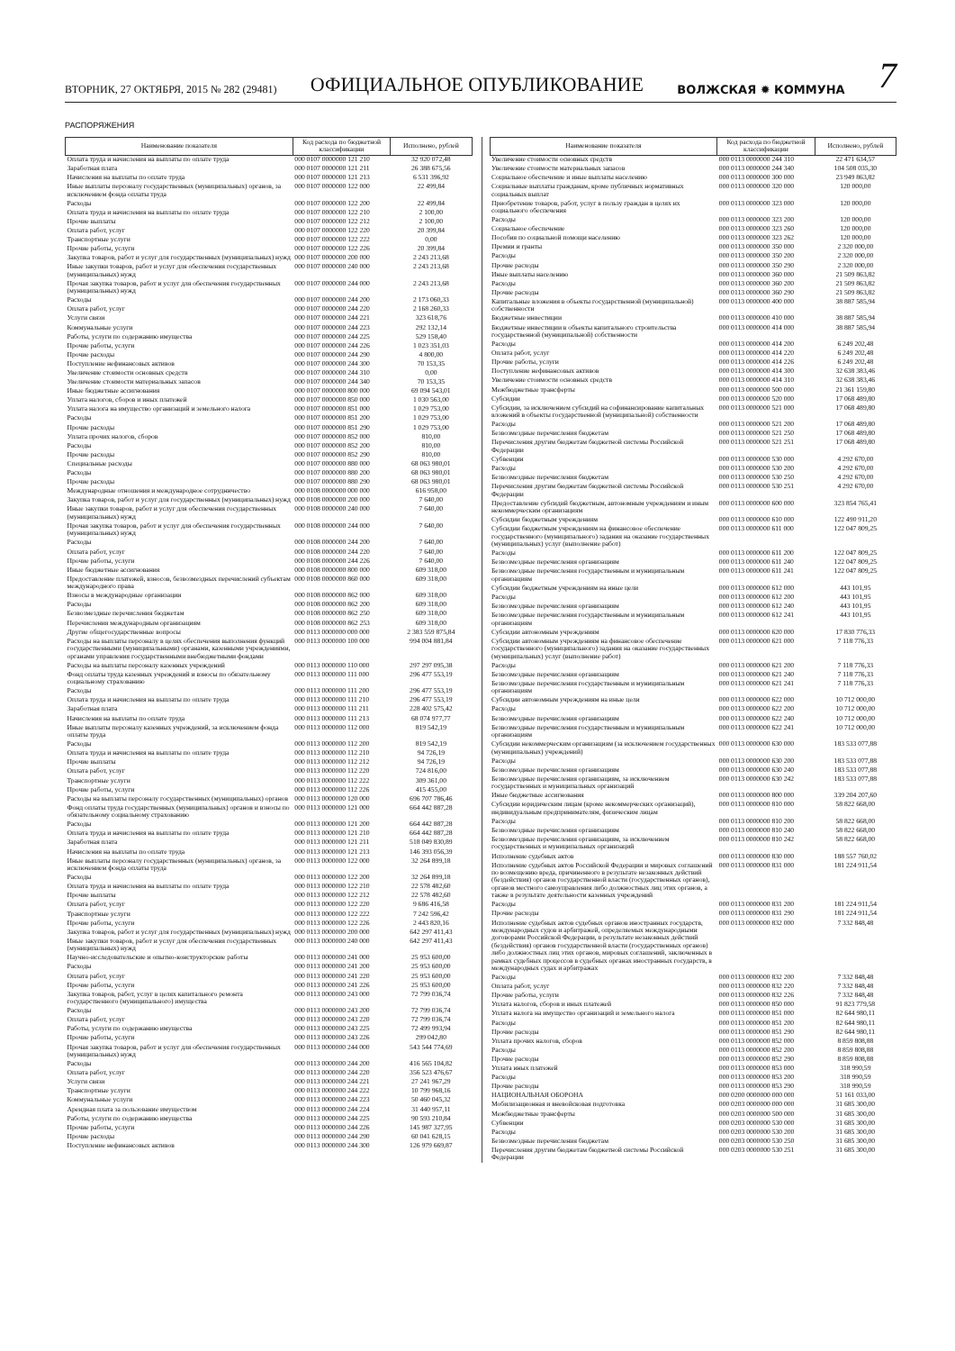ВТОРНИК, 27 ОКТЯБРЯ, 2015 № 282 (29481) ОФИЦИАЛЬНОЕ ОПУБЛИКОВАНИЕ ВОЛЖСКАЯ ✹ КОММУНА 7
РАСПОРЯЖЕНИЯ
| Наименование показателя | Код расхода по бюджетной классификации | Исполнено, рублей |
| --- | --- | --- |
| Оплата труда и начисления на выплаты по оплате труда | 000 0107 0000000 121 210 | 32 920 072,48 |
| Заработная плата | 000 0107 0000000 121 211 | 26 388 675,56 |
| Начисления на выплаты по оплате труда | 000 0107 0000000 121 213 | 6 531 396,92 |
| Иные выплаты персоналу государственных (муниципальных) органов, за исключением фонда оплаты труда | 000 0107 0000000 122 000 | 22 499,84 |
| Расходы | 000 0107 0000000 122 200 | 22 499,84 |
| Оплата труда и начисления на выплаты по оплате труда | 000 0107 0000000 122 210 | 2 100,00 |
| Прочие выплаты | 000 0107 0000000 122 212 | 2 100,00 |
| Оплата работ, услуг | 000 0107 0000000 122 220 | 20 399,84 |
| Транспортные услуги | 000 0107 0000000 122 222 | 0,00 |
| Прочие работы, услуги | 000 0107 0000000 122 226 | 20 399,84 |
| Закупка товаров, работ и услуг для государственных (муниципальных) нужд | 000 0107 0000000 200 000 | 2 243 213,68 |
| Иные закупки товаров, работ и услуг для обеспечения государственных (муниципальных) нужд | 000 0107 0000000 240 000 | 2 243 213,68 |
| Прочая закупка товаров, работ и услуг для обеспечения государственных (муниципальных) нужд | 000 0107 0000000 244 000 | 2 243 213,68 |
| Расходы | 000 0107 0000000 244 200 | 2 173 060,33 |
| Оплата работ, услуг | 000 0107 0000000 244 220 | 2 168 260,33 |
| Услуги связи | 000 0107 0000000 244 221 | 323 618,76 |
| Коммунальные услуги | 000 0107 0000000 244 223 | 292 132,14 |
| Работы, услуги по содержанию имущества | 000 0107 0000000 244 225 | 529 158,40 |
| Прочие работы, услуги | 000 0107 0000000 244 226 | 1 023 351,03 |
| Прочие расходы | 000 0107 0000000 244 290 | 4 800,00 |
| Поступление нефинансовых активов | 000 0107 0000000 244 300 | 70 153,35 |
| Увеличение стоимости основных средств | 000 0107 0000000 244 310 | 0,00 |
| Увеличение стоимости материальных запасов | 000 0107 0000000 244 340 | 70 153,35 |
| Иные бюджетные ассигнования | 000 0107 0000000 800 000 | 69 094 543,01 |
| Уплата налогов, сборов и иных платежей | 000 0107 0000000 850 000 | 1 030 563,00 |
| Уплата налога на имущество организаций и земельного налога | 000 0107 0000000 851 000 | 1 029 753,00 |
| Расходы | 000 0107 0000000 851 200 | 1 029 753,00 |
| Прочие расходы | 000 0107 0000000 851 290 | 1 029 753,00 |
| Уплата прочих налогов, сборов | 000 0107 0000000 852 000 | 810,00 |
| Расходы | 000 0107 0000000 852 200 | 810,00 |
| Прочие расходы | 000 0107 0000000 852 290 | 810,00 |
| Специальные расходы | 000 0107 0000000 880 000 | 68 063 980,01 |
| Расходы | 000 0107 0000000 880 200 | 68 063 980,01 |
| Прочие расходы | 000 0107 0000000 880 290 | 68 063 980,01 |
| Международные отношения и международное сотрудничество | 000 0108 0000000 000 000 | 616 958,00 |
| Закупка товаров, работ и услуг для государственных (муниципальных) нужд | 000 0108 0000000 200 000 | 7 640,00 |
| Иные закупки товаров, работ и услуг для обеспечения государственных (муниципальных) нужд | 000 0108 0000000 240 000 | 7 640,00 |
| Прочая закупка товаров, работ и услуг для обеспечения государственных (муниципальных) нужд | 000 0108 0000000 244 000 | 7 640,00 |
| Расходы | 000 0108 0000000 244 200 | 7 640,00 |
| Оплата работ, услуг | 000 0108 0000000 244 220 | 7 640,00 |
| Прочие работы, услуги | 000 0108 0000000 244 226 | 7 640,00 |
| Иные бюджетные ассигнования | 000 0108 0000000 800 000 | 609 318,00 |
| Предоставление платежей, взносов, безвозмездных перечислений субъектам международного права | 000 0108 0000000 860 000 | 609 318,00 |
| Взносы в международные организации | 000 0108 0000000 862 000 | 609 318,00 |
| Расходы | 000 0108 0000000 862 200 | 609 318,00 |
| Безвозмездные перечисления бюджетам | 000 0108 0000000 862 250 | 609 318,00 |
| Перечисления международным организациям | 000 0108 0000000 862 253 | 609 318,00 |
| Другие общегосударственные вопросы | 000 0113 0000000 000 000 | 2 383 559 875,84 |
| Расходы на выплаты персоналу в целях обеспечения выполнения функций государственными (муниципальными) органами, казенными учреждениями, органами управления государственными внебюджетными фондами | 000 0113 0000000 100 000 | 994 004 881,84 |
| Расходы на выплаты персоналу казенных учреждений | 000 0113 0000000 110 000 | 297 297 095,38 |
| Фонд оплаты труда казенных учреждений и взносы по обязательному социальному страхованию | 000 0113 0000000 111 000 | 296 477 553,19 |
| Расходы | 000 0113 0000000 111 200 | 296 477 553,19 |
| Оплата труда и начисления на выплаты по оплате труда | 000 0113 0000000 111 210 | 296 477 553,19 |
| Заработная плата | 000 0113 0000000 111 211 | 228 402 575,42 |
| Начисления на выплаты по оплате труда | 000 0113 0000000 111 213 | 68 074 977,77 |
| Иные выплаты персоналу казенных учреждений, за исключением фонда оплаты труда | 000 0113 0000000 112 000 | 819 542,19 |
| Расходы | 000 0113 0000000 112 200 | 819 542,19 |
| Оплата труда и начисления на выплаты по оплате труда | 000 0113 0000000 112 210 | 94 726,19 |
| Прочие выплаты | 000 0113 0000000 112 212 | 94 726,19 |
| Оплата работ, услуг | 000 0113 0000000 112 220 | 724 816,00 |
| Транспортные услуги | 000 0113 0000000 112 222 | 309 361,00 |
| Прочие работы, услуги | 000 0113 0000000 112 226 | 415 455,00 |
| Расходы на выплаты персоналу государственных (муниципальных) органов | 000 0113 0000000 120 000 | 696 707 786,46 |
| Фонд оплаты труда государственных (муниципальных) органов и взносы по обязательному социальному страхованию | 000 0113 0000000 121 000 | 664 442 887,28 |
| Расходы | 000 0113 0000000 121 200 | 664 442 887,28 |
| Оплата труда и начисления на выплаты по оплате труда | 000 0113 0000000 121 210 | 664 442 887,28 |
| Заработная плата | 000 0113 0000000 121 211 | 518 049 830,89 |
| Начисления на выплаты по оплате труда | 000 0113 0000000 121 213 | 146 393 056,39 |
| Иные выплаты персоналу государственных (муниципальных) органов, за исключением фонда оплаты труда | 000 0113 0000000 122 000 | 32 264 899,18 |
| Расходы | 000 0113 0000000 122 200 | 32 264 899,18 |
| Оплата труда и начисления на выплаты по оплате труда | 000 0113 0000000 122 210 | 22 578 482,60 |
| Прочие выплаты | 000 0113 0000000 122 212 | 22 578 482,60 |
| Оплата работ, услуг | 000 0113 0000000 122 220 | 9 686 416,58 |
| Транспортные услуги | 000 0113 0000000 122 222 | 7 242 596,42 |
| Прочие работы, услуги | 000 0113 0000000 122 226 | 2 443 820,16 |
| Закупка товаров, работ и услуг для государственных (муниципальных) нужд | 000 0113 0000000 200 000 | 642 297 411,43 |
| Иные закупки товаров, работ и услуг для обеспечения государственных (муниципальных) нужд | 000 0113 0000000 240 000 | 642 297 411,43 |
| Научно-исследовательские и опытно-конструкторские работы | 000 0113 0000000 241 000 | 25 953 600,00 |
| Расходы | 000 0113 0000000 241 200 | 25 953 600,00 |
| Оплата работ, услуг | 000 0113 0000000 241 220 | 25 953 600,00 |
| Прочие работы, услуги | 000 0113 0000000 241 226 | 25 953 600,00 |
| Закупка товаров, работ, услуг в целях капитального ремонта государственного (муниципального) имущества | 000 0113 0000000 243 000 | 72 799 036,74 |
| Расходы | 000 0113 0000000 243 200 | 72 799 036,74 |
| Оплата работ, услуг | 000 0113 0000000 243 220 | 72 799 036,74 |
| Работы, услуги по содержанию имущества | 000 0113 0000000 243 225 | 72 499 993,94 |
| Прочие работы, услуги | 000 0113 0000000 243 226 | 299 042,80 |
| Прочая закупка товаров, работ и услуг для обеспечения государственных (муниципальных) нужд | 000 0113 0000000 244 000 | 543 544 774,69 |
| Расходы | 000 0113 0000000 244 200 | 416 565 104,82 |
| Оплата работ, услуг | 000 0113 0000000 244 220 | 356 523 476,67 |
| Услуги связи | 000 0113 0000000 244 221 | 27 241 967,29 |
| Транспортные услуги | 000 0113 0000000 244 222 | 10 799 968,16 |
| Коммунальные услуги | 000 0113 0000000 244 223 | 50 460 045,32 |
| Арендная плата за пользование имуществом | 000 0113 0000000 244 224 | 31 440 957,11 |
| Работы, услуги по содержанию имущества | 000 0113 0000000 244 225 | 90 593 210,84 |
| Прочие работы, услуги | 000 0113 0000000 244 226 | 145 987 327,95 |
| Прочие расходы | 000 0113 0000000 244 290 | 60 041 628,15 |
| Поступление нефинансовых активов | 000 0113 0000000 244 300 | 126 979 669,87 |
| Наименование показателя | Код расхода по бюджетной классификации | Исполнено, рублей |
| --- | --- | --- |
| Увеличение стоимости основных средств | 000 0113 0000000 244 310 | 22 471 634,57 |
| Увеличение стоимости материальных запасов | 000 0113 0000000 244 340 | 104 508 035,30 |
| Социальное обеспечение и иные выплаты населению | 000 0113 0000000 300 000 | 23 949 863,82 |
| Социальные выплаты гражданам, кроме публичных нормативных социальных выплат | 000 0113 0000000 320 000 | 120 000,00 |
| Приобретение товаров, работ, услуг в пользу граждан в целях их социального обеспечения | 000 0113 0000000 323 000 | 120 000,00 |
| Расходы | 000 0113 0000000 323 200 | 120 000,00 |
| Социальное обеспечение | 000 0113 0000000 323 260 | 120 000,00 |
| Пособия по социальной помощи населению | 000 0113 0000000 323 262 | 120 000,00 |
| Премии и гранты | 000 0113 0000000 350 000 | 2 320 000,00 |
| Расходы | 000 0113 0000000 350 200 | 2 320 000,00 |
| Прочие расходы | 000 0113 0000000 350 290 | 2 320 000,00 |
| Иные выплаты населению | 000 0113 0000000 360 000 | 21 509 863,82 |
| Расходы | 000 0113 0000000 360 200 | 21 509 863,82 |
| Прочие расходы | 000 0113 0000000 360 290 | 21 509 863,82 |
| Капитальные вложения в объекты государственной (муниципальной) собственности | 000 0113 0000000 400 000 | 38 887 585,94 |
| Бюджетные инвестиции | 000 0113 0000000 410 000 | 38 887 585,94 |
| Бюджетные инвестиции в объекты капитального строительства государственной (муниципальной) собственности | 000 0113 0000000 414 000 | 38 887 585,94 |
| Расходы | 000 0113 0000000 414 200 | 6 249 202,48 |
| Оплата работ, услуг | 000 0113 0000000 414 220 | 6 249 202,48 |
| Прочие работы, услуги | 000 0113 0000000 414 226 | 6 249 202,48 |
| Поступление нефинансовых активов | 000 0113 0000000 414 300 | 32 638 383,46 |
| Увеличение стоимости основных средств | 000 0113 0000000 414 310 | 32 638 383,46 |
| Межбюджетные трансферты | 000 0113 0000000 500 000 | 21 361 159,80 |
| Субсидии | 000 0113 0000000 520 000 | 17 068 489,80 |
| Субсидии, за исключением субсидий на софинансирование капитальных вложений в объекты государственной (муниципальной) собственности | 000 0113 0000000 521 000 | 17 068 489,80 |
| Расходы | 000 0113 0000000 521 200 | 17 068 489,80 |
| Безвозмездные перечисления бюджетам | 000 0113 0000000 521 250 | 17 068 489,80 |
| Перечисления другим бюджетам бюджетной системы Российской Федерации | 000 0113 0000000 521 251 | 17 068 489,80 |
| Субвенции | 000 0113 0000000 530 000 | 4 292 670,00 |
| Расходы | 000 0113 0000000 530 200 | 4 292 670,00 |
| Безвозмездные перечисления бюджетам | 000 0113 0000000 530 250 | 4 292 670,00 |
| Перечисления другим бюджетам бюджетной системы Российской Федерации | 000 0113 0000000 530 251 | 4 292 670,00 |
| Предоставление субсидий бюджетным, автономным учреждениям и иным некоммерческим организациям | 000 0113 0000000 600 000 | 323 854 765,41 |
| Субсидии бюджетным учреждениям | 000 0113 0000000 610 000 | 122 490 911,20 |
| Субсидии бюджетным учреждениям на финансовое обеспечение государственного (муниципального) задания на оказание государственных (муниципальных) услуг (выполнение работ) | 000 0113 0000000 611 000 | 122 047 809,25 |
| Расходы | 000 0113 0000000 611 200 | 122 047 809,25 |
| Безвозмездные перечисления организациям | 000 0113 0000000 611 240 | 122 047 809,25 |
| Безвозмездные перечисления государственным и муниципальным организациям | 000 0113 0000000 611 241 | 122 047 809,25 |
| Субсидии бюджетным учреждениям на иные цели | 000 0113 0000000 612 000 | 443 101,95 |
| Расходы | 000 0113 0000000 612 200 | 443 101,95 |
| Безвозмездные перечисления организациям | 000 0113 0000000 612 240 | 443 101,95 |
| Безвозмездные перечисления государственным и муниципальным организациям | 000 0113 0000000 612 241 | 443 101,95 |
| Субсидии автономным учреждениям | 000 0113 0000000 620 000 | 17 830 776,33 |
| Субсидии автономным учреждениям на финансовое обеспечение государственного (муниципального) задания на оказание государственных (муниципальных) услуг (выполнение работ) | 000 0113 0000000 621 000 | 7 118 776,33 |
| Расходы | 000 0113 0000000 621 200 | 7 118 776,33 |
| Безвозмездные перечисления организациям | 000 0113 0000000 621 240 | 7 118 776,33 |
| Безвозмездные перечисления государственным и муниципальным организациям | 000 0113 0000000 621 241 | 7 118 776,33 |
| Субсидии автономным учреждениям на иные цели | 000 0113 0000000 622 000 | 10 712 000,00 |
| Расходы | 000 0113 0000000 622 200 | 10 712 000,00 |
| Безвозмездные перечисления организациям | 000 0113 0000000 622 240 | 10 712 000,00 |
| Безвозмездные перечисления государственным и муниципальным организациям | 000 0113 0000000 622 241 | 10 712 000,00 |
| Субсидии некоммерческим организациям (за исключением государственных (муниципальных) учреждений) | 000 0113 0000000 630 000 | 183 533 077,88 |
| Расходы | 000 0113 0000000 630 200 | 183 533 077,88 |
| Безвозмездные перечисления организациям | 000 0113 0000000 630 240 | 183 533 077,88 |
| Безвозмездные перечисления организациям, за исключением государственных и муниципальных организаций | 000 0113 0000000 630 242 | 183 533 077,88 |
| Иные бюджетные ассигнования | 000 0113 0000000 800 000 | 339 204 207,60 |
| Субсидии юридическим лицам (кроме некоммерческих организаций), индивидуальным предпринимателям, физическим лицам | 000 0113 0000000 810 000 | 58 822 668,00 |
| Расходы | 000 0113 0000000 810 200 | 58 822 668,00 |
| Безвозмездные перечисления организациям | 000 0113 0000000 810 240 | 58 822 668,00 |
| Безвозмездные перечисления организациям, за исключением государственных и муниципальных организаций | 000 0113 0000000 810 242 | 58 822 668,00 |
| Исполнение судебных актов | 000 0113 0000000 830 000 | 188 557 760,02 |
| Исполнение судебных актов Российской Федерации и мировых соглашений по возмещению вреда, причиненного в результате незаконных действий (бездействия) органов государственной власти (государственных органов), органов местного самоуправления либо должностных лиц этих органов, а также в результате деятельности казенных учреждений | 000 0113 0000000 831 000 | 181 224 911,54 |
| Расходы | 000 0113 0000000 831 200 | 181 224 911,54 |
| Прочие расходы | 000 0113 0000000 831 290 | 181 224 911,54 |
| Исполнение судебных актов судебных органов иностранных государств, международных судов и арбитражей, определяемых международными договорами Российской Федерации, в результате незаконных действий (бездействия) органов государственной власти (государственных органов) либо должностных лиц этих органов, мировых соглашений, заключенных в рамках судебных процессов в судебных органах иностранных государств, в международных судах и арбитражах | 000 0113 0000000 832 000 | 7 332 848,48 |
| Расходы | 000 0113 0000000 832 200 | 7 332 848,48 |
| Оплата работ, услуг | 000 0113 0000000 832 220 | 7 332 848,48 |
| Прочие работы, услуги | 000 0113 0000000 832 226 | 7 332 848,48 |
| Уплата налогов, сборов и иных платежей | 000 0113 0000000 850 000 | 91 823 779,58 |
| Уплата налога на имущество организаций и земельного налога | 000 0113 0000000 851 000 | 82 644 980,11 |
| Расходы | 000 0113 0000000 851 200 | 82 644 980,11 |
| Прочие расходы | 000 0113 0000000 851 290 | 82 644 980,11 |
| Уплата прочих налогов, сборов | 000 0113 0000000 852 000 | 8 859 808,88 |
| Расходы | 000 0113 0000000 852 200 | 8 859 808,88 |
| Прочие расходы | 000 0113 0000000 852 290 | 8 859 808,88 |
| Уплата иных платежей | 000 0113 0000000 853 000 | 318 990,59 |
| Расходы | 000 0113 0000000 853 200 | 318 990,59 |
| Прочие расходы | 000 0113 0000000 853 290 | 318 990,59 |
| НАЦИОНАЛЬНАЯ ОБОРОНА | 000 0200 0000000 000 000 | 51 161 033,00 |
| Мобилизационная и вневойсковая подготовка | 000 0203 0000000 000 000 | 31 685 300,00 |
| Межбюджетные трансферты | 000 0203 0000000 500 000 | 31 685 300,00 |
| Субвенции | 000 0203 0000000 530 000 | 31 685 300,00 |
| Расходы | 000 0203 0000000 530 200 | 31 685 300,00 |
| Безвозмездные перечисления бюджетам | 000 0203 0000000 530 250 | 31 685 300,00 |
| Перечисления другим бюджетам бюджетной системы Российской Федерации | 000 0203 0000000 530 251 | 31 685 300,00 |